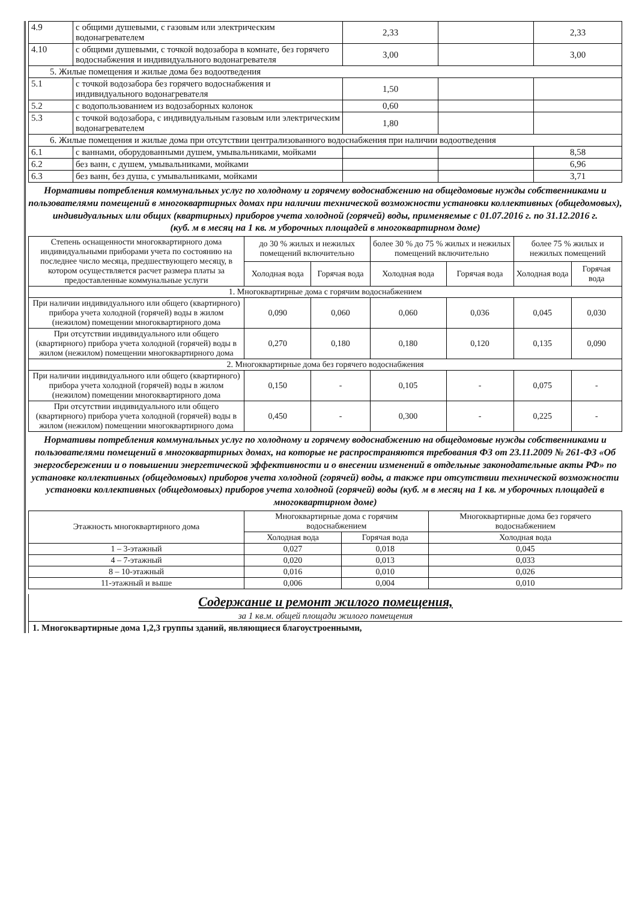| 4.9 | с общими душевыми, с газовым или электрическим водонагревателем | 2,33 | | 2,33 |
| 4.10 | с общими душевыми, с точкой водозабора в комнате, без горячего водоснабжения и индивидуального водонагревателя | 3,00 | | 3,00 |
| 5. Жилые помещения и жилые дома без водоотведения | | | | |
| 5.1 | с точкой водозабора без горячего водоснабжения и индивидуального водонагревателя | 1,50 | | |
| 5.2 | с водопользованием из водозаборных колонок | 0,60 | | |
| 5.3 | с точкой водозабора, с индивидуальным газовым или электрическим водонагревателем | 1,80 | | |
| 6. Жилые помещения и жилые дома при отсутствии централизованного водоснабжения при наличии водоотведения | | | | |
| 6.1 | с ваннами, оборудованными душем, умывальниками, мойками | | | 8,58 |
| 6.2 | без ванн, с душем, умывальниками, мойками | | | 6,96 |
| 6.3 | без ванн, без душа, с умывальниками, мойками | | | 3,71 |
Нормативы потребления коммунальных услуг по холодному и горячему водоснабжению на общедомовые нужды собственниками и пользователями помещений в многоквартирных домах при наличии технической возможности установки коллективных (общедомовых), индивидуальных или общих (квартирных) приборов учета холодной (горячей) воды, применяемые с 01.07.2016 г. по 31.12.2016 г.
(куб. м в месяц на 1 кв. м уборочных площадей в многоквартирном доме)
| Степень оснащенности многоквартирного дома индивидуальными приборами учета по состоянию на последнее число месяца, предшествующего месяцу, в котором осуществляется расчет размера платы за предоставленные коммунальные услуги | до 30 % жилых и нежилых помещений включительно | | более 30 % до 75 % жилых и нежилых помещений включительно | | более 75 % жилых и нежилых помещений | |
| --- | --- | --- | --- | --- | --- | --- |
| | Холодная вода | Горячая вода | Холодная вода | Горячая вода | Холодная вода | Горячая вода |
| 1. Многоквартирные дома с горячим водоснабжением | | | | | | |
| При наличии индивидуального или общего (квартирного) прибора учета холодной (горячей) воды в жилом (нежилом) помещении многоквартирного дома | 0,090 | 0,060 | 0,060 | 0,036 | 0,045 | 0,030 |
| При отсутствии индивидуального или общего (квартирного) прибора учета холодной (горячей) воды в жилом (нежилом) помещении многоквартирного дома | 0,270 | 0,180 | 0,180 | 0,120 | 0,135 | 0,090 |
| 2. Многоквартирные дома без горячего водоснабжения | | | | | | |
| При наличии индивидуального или общего (квартирного) прибора учета холодной (горячей) воды в жилом (нежилом) помещении многоквартирного дома | 0,150 | - | 0,105 | - | 0,075 | - |
| При отсутствии индивидуального или общего (квартирного) прибора учета холодной (горячей) воды в жилом (нежилом) помещении многоквартирного дома | 0,450 | - | 0,300 | - | 0,225 | - |
Нормативы потребления коммунальных услуг по холодному и горячему водоснабжению на общедомовые нужды собственниками и пользователями помещений в многоквартирных домах, на которые не распространяются требования ФЗ от 23.11.2009 № 261-ФЗ «Об энергосбережении и о повышении энергетической эффективности и о внесении изменений в отдельные законодательные акты РФ» по установке коллективных (общедомовых) приборов учета холодной (горячей) воды, а также при отсутствии технической возможности установки коллективных (общедомовых) приборов учета холодной (горячей) воды (куб. м в месяц на 1 кв. м уборочных площадей в многоквартирном доме)
| Этажность многоквартирного дома | Многоквартирные дома с горячим водоснабжением | | Многоквартирные дома без горячего водоснабжением |
| --- | --- | --- | --- |
| | Холодная вода | Горячая вода | Холодная вода |
| 1 – 3-этажный | 0,027 | 0,018 | 0,045 |
| 4 – 7-этажный | 0,020 | 0,013 | 0,033 |
| 8 – 10-этажный | 0,016 | 0,010 | 0,026 |
| 11-этажный и выше | 0,006 | 0,004 | 0,010 |
Содержание и ремонт жилого помещения,
за 1 кв.м. общей площади жилого помещения
1. Многоквартирные дома 1,2,3 группы зданий, являющиеся благоустроенными,